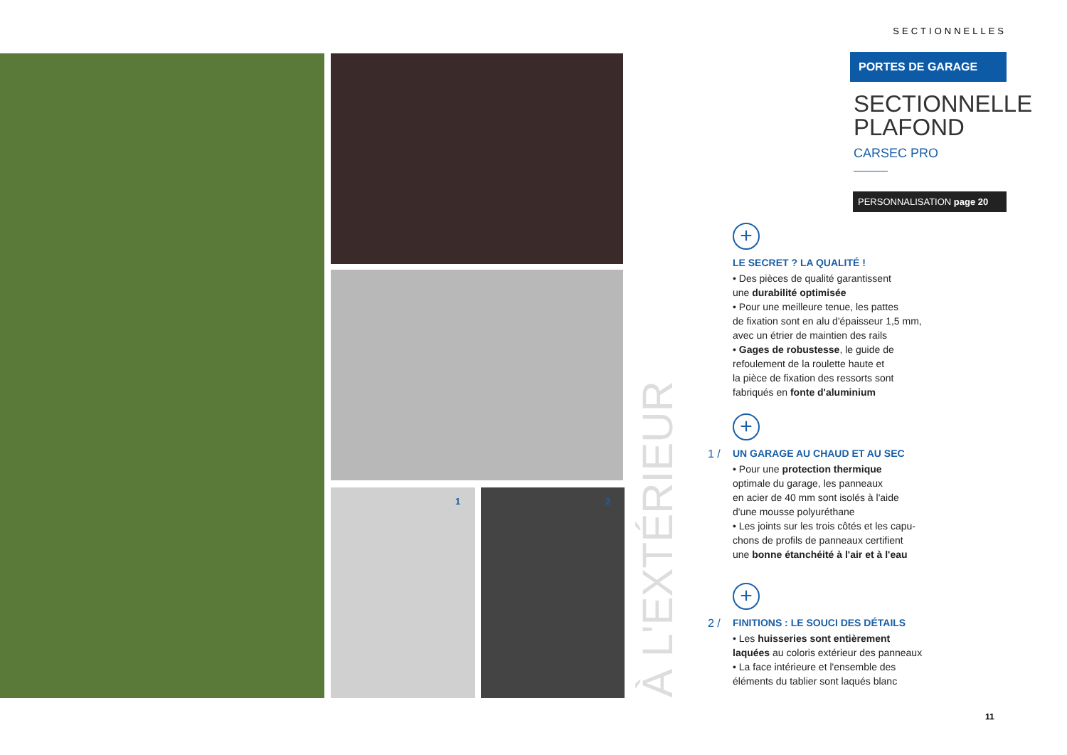1 2
À L'EXTÉRIEUR
SECTIONNELLES
PORTES DE GARAGE
SECTIONNELLE
PLAFOND
CARSEC PRO
PERSONNALISATION page 20
+
LE SECRET ? LA QUALITÉ !
• Des pièces de qualité garantissent
une durabilité optimisée
• Pour une meilleure tenue, les pattes
de fixation sont en alu d'épaisseur 1,5 mm,
avec un étrier de maintien des rails
• Gages de robustesse, le guide de
refoulement de la roulette haute et
la pièce de fixation des ressorts sont
fabriqués en fonte d'aluminium
+
1 /
UN GARAGE AU CHAUD ET AU SEC
• Pour une protection thermique
optimale du garage, les panneaux
en acier de 40 mm sont isolés à l'aide
d'une mousse polyuréthane
• Les joints sur les trois côtés et les capu-
chons de profils de panneaux certifient
une bonne étanchéité à l'air et à l'eau
+
2 /
FINITIONS : LE SOUCI DES DÉTAILS
• Les huisseries sont entièrement
laquées au coloris extérieur des panneaux
• La face intérieure et l'ensemble des
éléments du tablier sont laqués blanc
11